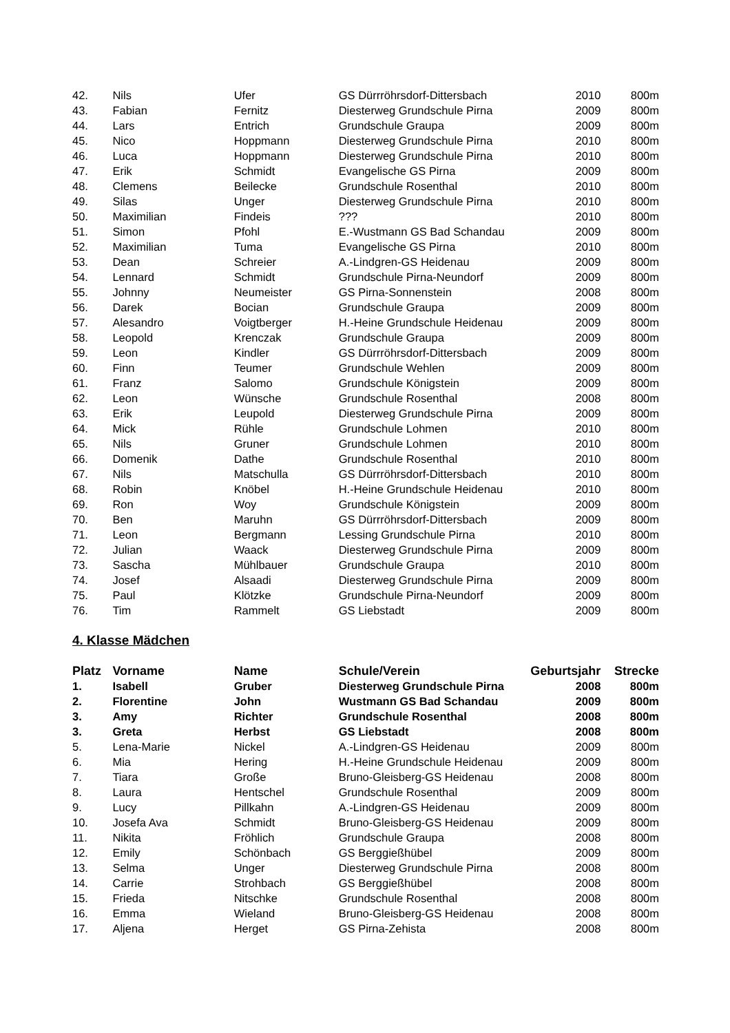| 42. | Nils | Ufer | GS Dürrröhrsdorf-Dittersbach | 2010 | 800m |
| 43. | Fabian | Fernitz | Diesterweg Grundschule Pirna | 2009 | 800m |
| 44. | Lars | Entrich | Grundschule Graupa | 2009 | 800m |
| 45. | Nico | Hoppmann | Diesterweg Grundschule Pirna | 2010 | 800m |
| 46. | Luca | Hoppmann | Diesterweg Grundschule Pirna | 2010 | 800m |
| 47. | Erik | Schmidt | Evangelische GS Pirna | 2009 | 800m |
| 48. | Clemens | Beilecke | Grundschule Rosenthal | 2010 | 800m |
| 49. | Silas | Unger | Diesterweg Grundschule Pirna | 2010 | 800m |
| 50. | Maximilian | Findeis | ??? | 2010 | 800m |
| 51. | Simon | Pfohl | E.-Wustmann GS Bad Schandau | 2009 | 800m |
| 52. | Maximilian | Tuma | Evangelische GS Pirna | 2010 | 800m |
| 53. | Dean | Schreier | A.-Lindgren-GS Heidenau | 2009 | 800m |
| 54. | Lennard | Schmidt | Grundschule Pirna-Neundorf | 2009 | 800m |
| 55. | Johnny | Neumeister | GS Pirna-Sonnenstein | 2008 | 800m |
| 56. | Darek | Bocian | Grundschule Graupa | 2009 | 800m |
| 57. | Alesandro | Voigtberger | H.-Heine Grundschule Heidenau | 2009 | 800m |
| 58. | Leopold | Krenczak | Grundschule Graupa | 2009 | 800m |
| 59. | Leon | Kindler | GS Dürrröhrsdorf-Dittersbach | 2009 | 800m |
| 60. | Finn | Teumer | Grundschule Wehlen | 2009 | 800m |
| 61. | Franz | Salomo | Grundschule Königstein | 2009 | 800m |
| 62. | Leon | Wünsche | Grundschule Rosenthal | 2008 | 800m |
| 63. | Erik | Leupold | Diesterweg Grundschule Pirna | 2009 | 800m |
| 64. | Mick | Rühle | Grundschule Lohmen | 2010 | 800m |
| 65. | Nils | Gruner | Grundschule Lohmen | 2010 | 800m |
| 66. | Domenik | Dathe | Grundschule Rosenthal | 2010 | 800m |
| 67. | Nils | Matschulla | GS Dürrröhrsdorf-Dittersbach | 2010 | 800m |
| 68. | Robin | Knöbel | H.-Heine Grundschule Heidenau | 2010 | 800m |
| 69. | Ron | Woy | Grundschule Königstein | 2009 | 800m |
| 70. | Ben | Maruhn | GS Dürrröhrsdorf-Dittersbach | 2009 | 800m |
| 71. | Leon | Bergmann | Lessing Grundschule Pirna | 2010 | 800m |
| 72. | Julian | Waack | Diesterweg Grundschule Pirna | 2009 | 800m |
| 73. | Sascha | Mühlbauer | Grundschule Graupa | 2010 | 800m |
| 74. | Josef | Alsaadi | Diesterweg Grundschule Pirna | 2009 | 800m |
| 75. | Paul | Klötzke | Grundschule Pirna-Neundorf | 2009 | 800m |
| 76. | Tim | Rammelt | GS Liebstadt | 2009 | 800m |
4. Klasse Mädchen
| Platz | Vorname | Name | Schule/Verein | Geburtsjahr | Strecke |
| --- | --- | --- | --- | --- | --- |
| 1. | Isabell | Gruber | Diesterweg Grundschule Pirna | 2008 | 800m |
| 2. | Florentine | John | Wustmann GS Bad Schandau | 2009 | 800m |
| 3. | Amy | Richter | Grundschule Rosenthal | 2008 | 800m |
| 3. | Greta | Herbst | GS Liebstadt | 2008 | 800m |
| 5. | Lena-Marie | Nickel | A.-Lindgren-GS Heidenau | 2009 | 800m |
| 6. | Mia | Hering | H.-Heine Grundschule Heidenau | 2009 | 800m |
| 7. | Tiara | Große | Bruno-Gleisberg-GS Heidenau | 2008 | 800m |
| 8. | Laura | Hentschel | Grundschule Rosenthal | 2009 | 800m |
| 9. | Lucy | Pillkahn | A.-Lindgren-GS Heidenau | 2009 | 800m |
| 10. | Josefa Ava | Schmidt | Bruno-Gleisberg-GS Heidenau | 2009 | 800m |
| 11. | Nikita | Fröhlich | Grundschule Graupa | 2008 | 800m |
| 12. | Emily | Schönbach | GS Berggießhübel | 2009 | 800m |
| 13. | Selma | Unger | Diesterweg Grundschule Pirna | 2008 | 800m |
| 14. | Carrie | Strohbach | GS Berggießhübel | 2008 | 800m |
| 15. | Frieda | Nitschke | Grundschule Rosenthal | 2008 | 800m |
| 16. | Emma | Wieland | Bruno-Gleisberg-GS Heidenau | 2008 | 800m |
| 17. | Aljena | Herget | GS Pirna-Zehista | 2008 | 800m |